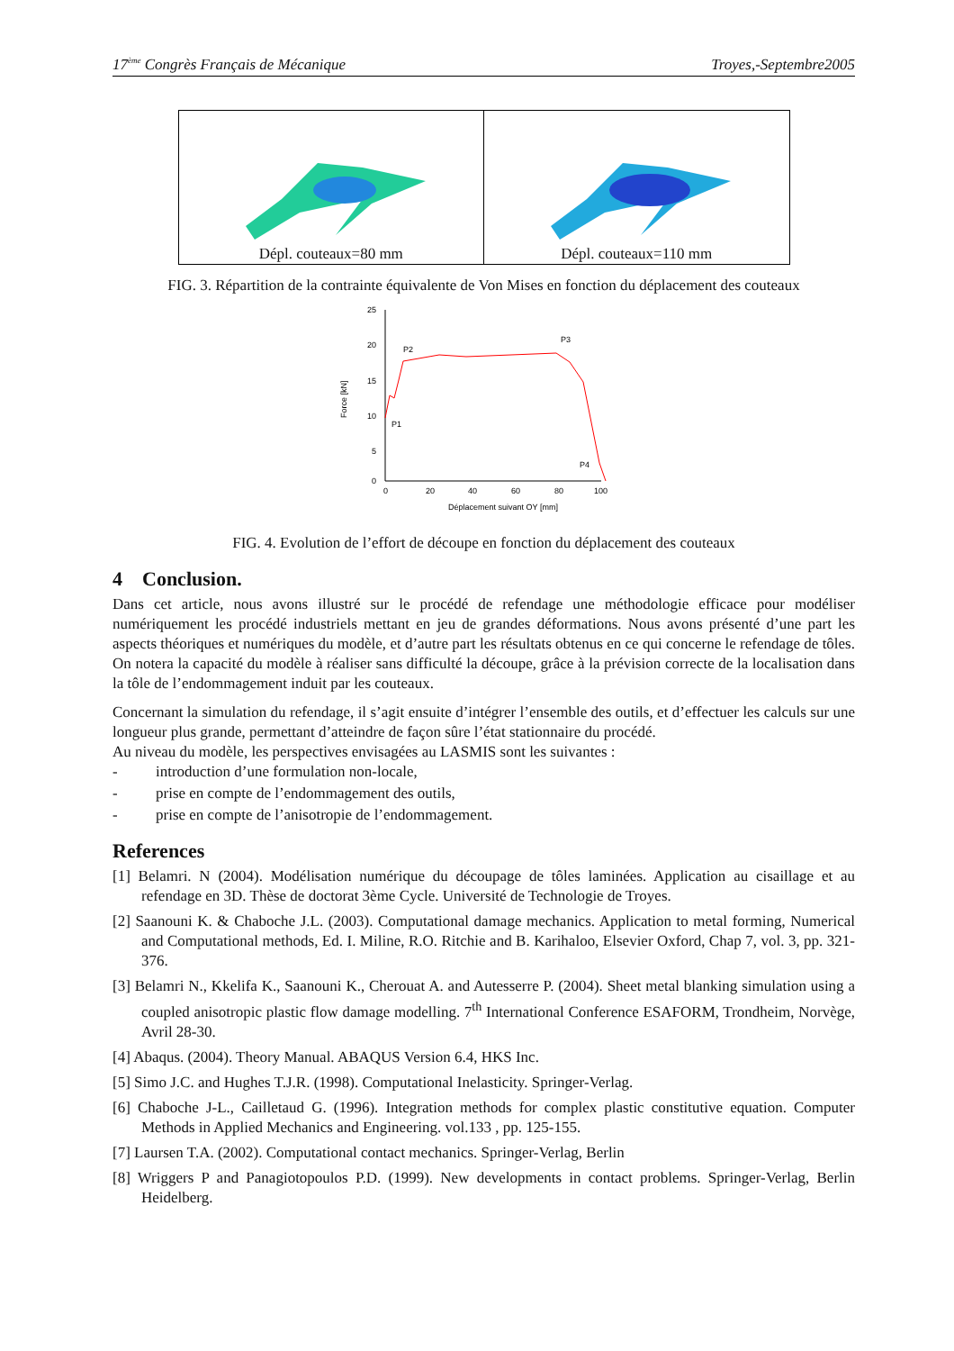17<sup>ème</sup> Congrès Français de Mécanique Troyes,-Septembre2005
Dépl. couteaux=80 mm Dépl. couteaux=110 mm
FIG. 3. Répartition de la contrainte équivalente de Von Mises en fonction du déplacement des couteaux
25
20
15
10
5
0
0
20
40
60
80
100
Force [kN]
Déplacement suivant OY [mm]
P2
P3
P1
P4
FIG. 4. Evolution de l’effort de découpe en fonction du déplacement des couteaux
4 Conclusion.
Dans cet article, nous avons illustré sur le procédé de refendage une méthodologie efficace pour modéliser numériquement les procédé industriels mettant en jeu de grandes déformations. Nous avons présenté d’une part les aspects théoriques et numériques du modèle, et d’autre part les résultats obtenus en ce qui concerne le refendage de tôles. On notera la capacité du modèle à réaliser sans difficulté la découpe, grâce à la prévision correcte de la localisation dans la tôle de l’endommagement induit par les couteaux.
Concernant la simulation du refendage, il s’agit ensuite d’intégrer l’ensemble des outils, et d’effectuer les calculs sur une longueur plus grande, permettant d’atteindre de façon sûre l’état stationnaire du procédé.
Au niveau du modèle, les perspectives envisagées au LASMIS sont les suivantes :
- introduction d’une formulation non-locale,
- prise en compte de l’endommagement des outils,
- prise en compte de l’anisotropie de l’endommagement.
References
[1] Belamri. N (2004). Modélisation numérique du découpage de tôles laminées. Application au cisaillage et au refendage en 3D. Thèse de doctorat 3ème Cycle. Université de Technologie de Troyes.
[2] Saanouni K. & Chaboche J.L. (2003). Computational damage mechanics. Application to metal forming, Numerical and Computational methods, Ed. I. Miline, R.O. Ritchie and B. Karihaloo, Elsevier Oxford, Chap 7, vol. 3, pp. 321-376.
[3] Belamri N., Kkelifa K., Saanouni K., Cherouat A. and Autesserre P. (2004). Sheet metal blanking simulation using a coupled anisotropic plastic flow damage modelling. 7<sup>th</sup> International Conference ESAFORM, Trondheim, Norvège, Avril 28-30.
[4] Abaqus. (2004). Theory Manual. ABAQUS Version 6.4, HKS Inc.
[5] Simo J.C. and Hughes T.J.R. (1998). Computational Inelasticity. Springer-Verlag.
[6] Chaboche J-L., Cailletaud G. (1996). Integration methods for complex plastic constitutive equation. Computer Methods in Applied Mechanics and Engineering. vol.133 , pp. 125-155.
[7] Laursen T.A. (2002). Computational contact mechanics. Springer-Verlag, Berlin
[8] Wriggers P and Panagiotopoulos P.D. (1999). New developments in contact problems. Springer-Verlag, Berlin Heidelberg.